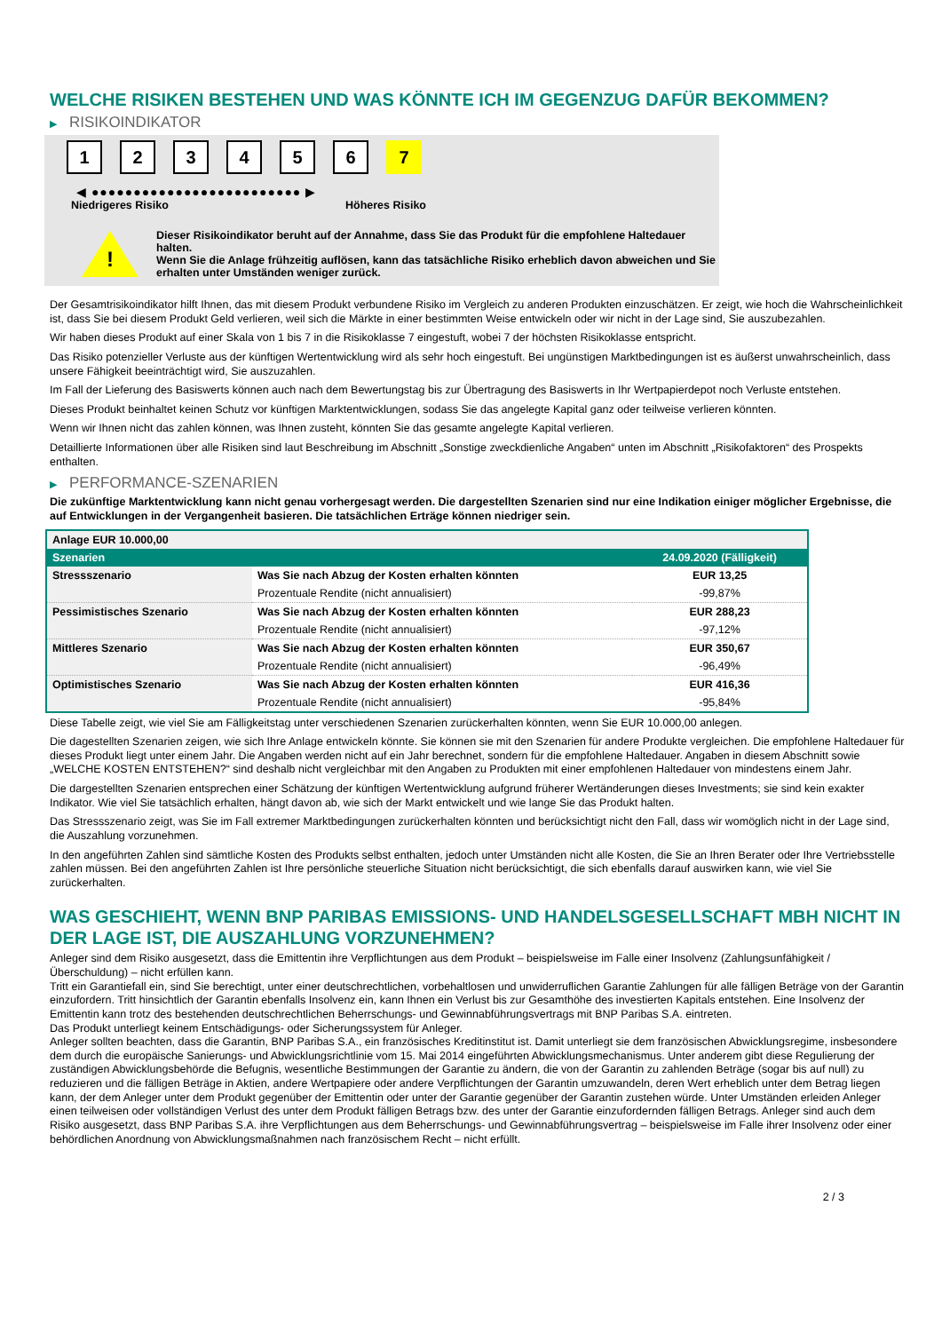WELCHE RISIKEN BESTEHEN UND WAS KÖNNTE ICH IM GEGENZUG DAFÜR BEKOMMEN?
▶ RISIKOINDIKATOR
1 2 3 4 5 6 7
◀ ●●●●●●●●●●●●●●●●●●●●●●●●● ▶
Niedrigeres Risiko Höheres Risiko
!
Dieser Risikoindikator beruht auf der Annahme, dass Sie das Produkt für die empfohlene Haltedauer halten.
Wenn Sie die Anlage frühzeitig auflösen, kann das tatsächliche Risiko erheblich davon abweichen und Sie erhalten unter Umständen weniger zurück.
Der Gesamtrisikoindikator hilft Ihnen, das mit diesem Produkt verbundene Risiko im Vergleich zu anderen Produkten einzuschätzen. Er zeigt, wie hoch die Wahrscheinlichkeit ist, dass Sie bei diesem Produkt Geld verlieren, weil sich die Märkte in einer bestimmten Weise entwickeln oder wir nicht in der Lage sind, Sie auszubezahlen.
Wir haben dieses Produkt auf einer Skala von 1 bis 7 in die Risikoklasse 7 eingestuft, wobei 7 der höchsten Risikoklasse entspricht.
Das Risiko potenzieller Verluste aus der künftigen Wertentwicklung wird als sehr hoch eingestuft. Bei ungünstigen Marktbedingungen ist es äußerst unwahrscheinlich, dass unsere Fähigkeit beeinträchtigt wird, Sie auszuzahlen.
Im Fall der Lieferung des Basiswerts können auch nach dem Bewertungstag bis zur Übertragung des Basiswerts in Ihr Wertpapierdepot noch Verluste entstehen.
Dieses Produkt beinhaltet keinen Schutz vor künftigen Marktentwicklungen, sodass Sie das angelegte Kapital ganz oder teilweise verlieren könnten.
Wenn wir Ihnen nicht das zahlen können, was Ihnen zusteht, könnten Sie das gesamte angelegte Kapital verlieren.
Detaillierte Informationen über alle Risiken sind laut Beschreibung im Abschnitt „Sonstige zweckdienliche Angaben“ unten im Abschnitt „Risikofaktoren“ des Prospekts enthalten.
▶ PERFORMANCE-SZENARIEN
Die zukünftige Marktentwicklung kann nicht genau vorhergesagt werden. Die dargestellten Szenarien sind nur eine Indikation einiger möglicher Ergebnisse, die auf Entwicklungen in der Vergangenheit basieren. Die tatsächlichen Erträge können niedriger sein.
| Anlage EUR 10.000,00 | | |
| --- | --- | --- |
| Szenarien | | 24.09.2020 (Fälligkeit) |
| Stressszenario | Was Sie nach Abzug der Kosten erhalten könnten | EUR 13,25 |
| | Prozentuale Rendite (nicht annualisiert) | -99,87% |
| Pessimistisches Szenario | Was Sie nach Abzug der Kosten erhalten könnten | EUR 288,23 |
| | Prozentuale Rendite (nicht annualisiert) | -97,12% |
| Mittleres Szenario | Was Sie nach Abzug der Kosten erhalten könnten | EUR 350,67 |
| | Prozentuale Rendite (nicht annualisiert) | -96,49% |
| Optimistisches Szenario | Was Sie nach Abzug der Kosten erhalten könnten | EUR 416,36 |
| | Prozentuale Rendite (nicht annualisiert) | -95,84% |
Diese Tabelle zeigt, wie viel Sie am Fälligkeitstag unter verschiedenen Szenarien zurückerhalten könnten, wenn Sie EUR 10.000,00 anlegen.
Die dagestellten Szenarien zeigen, wie sich Ihre Anlage entwickeln könnte. Sie können sie mit den Szenarien für andere Produkte vergleichen. Die empfohlene Haltedauer für dieses Produkt liegt unter einem Jahr. Die Angaben werden nicht auf ein Jahr berechnet, sondern für die empfohlene Haltedauer. Angaben in diesem Abschnitt sowie „WELCHE KOSTEN ENTSTEHEN?“ sind deshalb nicht vergleichbar mit den Angaben zu Produkten mit einer empfohlenen Haltedauer von mindestens einem Jahr.
Die dargestellten Szenarien entsprechen einer Schätzung der künftigen Wertentwicklung aufgrund früherer Wertänderungen dieses Investments; sie sind kein exakter Indikator. Wie viel Sie tatsächlich erhalten, hängt davon ab, wie sich der Markt entwickelt und wie lange Sie das Produkt halten.
Das Stressszenario zeigt, was Sie im Fall extremer Marktbedingungen zurückerhalten könnten und berücksichtigt nicht den Fall, dass wir womöglich nicht in der Lage sind, die Auszahlung vorzunehmen.
In den angeführten Zahlen sind sämtliche Kosten des Produkts selbst enthalten, jedoch unter Umständen nicht alle Kosten, die Sie an Ihren Berater oder Ihre Vertriebsstelle zahlen müssen. Bei den angeführten Zahlen ist Ihre persönliche steuerliche Situation nicht berücksichtigt, die sich ebenfalls darauf auswirken kann, wie viel Sie zurückerhalten.
WAS GESCHIEHT, WENN BNP PARIBAS EMISSIONS- UND HANDELSGESELLSCHAFT MBH NICHT IN DER LAGE IST, DIE AUSZAHLUNG VORZUNEHMEN?
Anleger sind dem Risiko ausgesetzt, dass die Emittentin ihre Verpflichtungen aus dem Produkt – beispielsweise im Falle einer Insolvenz (Zahlungsunfähigkeit / Überschuldung) – nicht erfüllen kann.
Tritt ein Garantiefall ein, sind Sie berechtigt, unter einer deutschrechtlichen, vorbehaltlosen und unwiderruflichen Garantie Zahlungen für alle fälligen Beträge von der Garantin einzufordern. Tritt hinsichtlich der Garantin ebenfalls Insolvenz ein, kann Ihnen ein Verlust bis zur Gesamthöhe des investierten Kapitals entstehen. Eine Insolvenz der Emittentin kann trotz des bestehenden deutschrechtlichen Beherrschungs- und Gewinnabführungsvertrags mit BNP Paribas S.A. eintreten.
Das Produkt unterliegt keinem Entschädigungs- oder Sicherungssystem für Anleger.
Anleger sollten beachten, dass die Garantin, BNP Paribas S.A., ein französisches Kreditinstitut ist. Damit unterliegt sie dem französischen Abwicklungsregime, insbesondere dem durch die europäische Sanierungs- und Abwicklungsrichtlinie vom 15. Mai 2014 eingeführten Abwicklungsmechanismus. Unter anderem gibt diese Regulierung der zuständigen Abwicklungsbehörde die Befugnis, wesentliche Bestimmungen der Garantie zu ändern, die von der Garantin zu zahlenden Beträge (sogar bis auf null) zu reduzieren und die fälligen Beträge in Aktien, andere Wertpapiere oder andere Verpflichtungen der Garantin umzuwandeln, deren Wert erheblich unter dem Betrag liegen kann, der dem Anleger unter dem Produkt gegenüber der Emittentin oder unter der Garantie gegenüber der Garantin zustehen würde. Unter Umständen erleiden Anleger einen teilweisen oder vollständigen Verlust des unter dem Produkt fälligen Betrags bzw. des unter der Garantie einzufordernden fälligen Betrags. Anleger sind auch dem Risiko ausgesetzt, dass BNP Paribas S.A. ihre Verpflichtungen aus dem Beherrschungs- und Gewinnabführungsvertrag – beispielsweise im Falle ihrer Insolvenz oder einer behördlichen Anordnung von Abwicklungsmaßnahmen nach französischem Recht – nicht erfüllt.
2 / 3